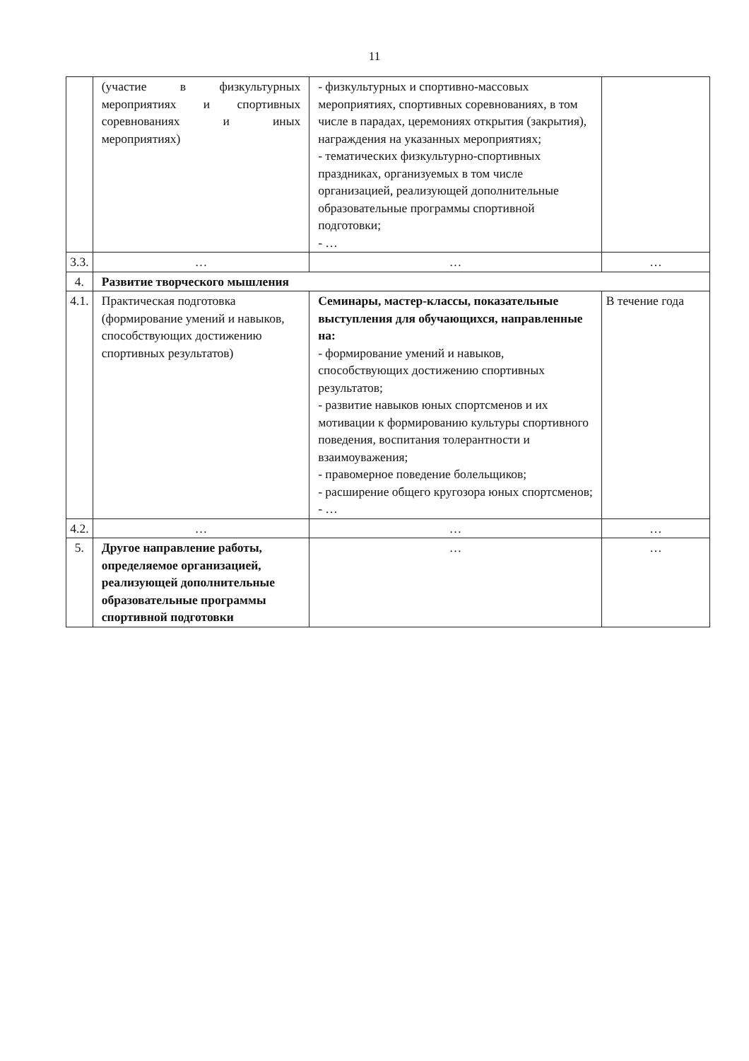11
| | (участие в физкультурных мероприятиях и спортивных соревнованиях и иных мероприятиях) | - физкультурных и спортивно-массовых мероприятиях, спортивных соревнованиях, в том числе в парадах, церемониях открытия (закрытия), награждения на указанных мероприятиях; - тематических физкультурно-спортивных праздниках, организуемых в том числе организацией, реализующей дополнительные образовательные программы спортивной подготовки; - … | |
| 3.3. | … | … | … |
| 4. | Развитие творческого мышления | | |
| 4.1. | Практическая подготовка (формирование умений и навыков, способствующих достижению спортивных результатов) | Семинары, мастер-классы, показательные выступления для обучающихся, направленные на: - формирование умений и навыков, способствующих достижению спортивных результатов; - развитие навыков юных спортсменов и их мотивации к формированию культуры спортивного поведения, воспитания толерантности и взаимоуважения; - правомерное поведение болельщиков; - расширение общего кругозора юных спортсменов; - … | В течение года |
| 4.2. | … | … | … |
| 5. | Другое направление работы, определяемое организацией, реализующей дополнительные образовательные программы спортивной подготовки | … | … |